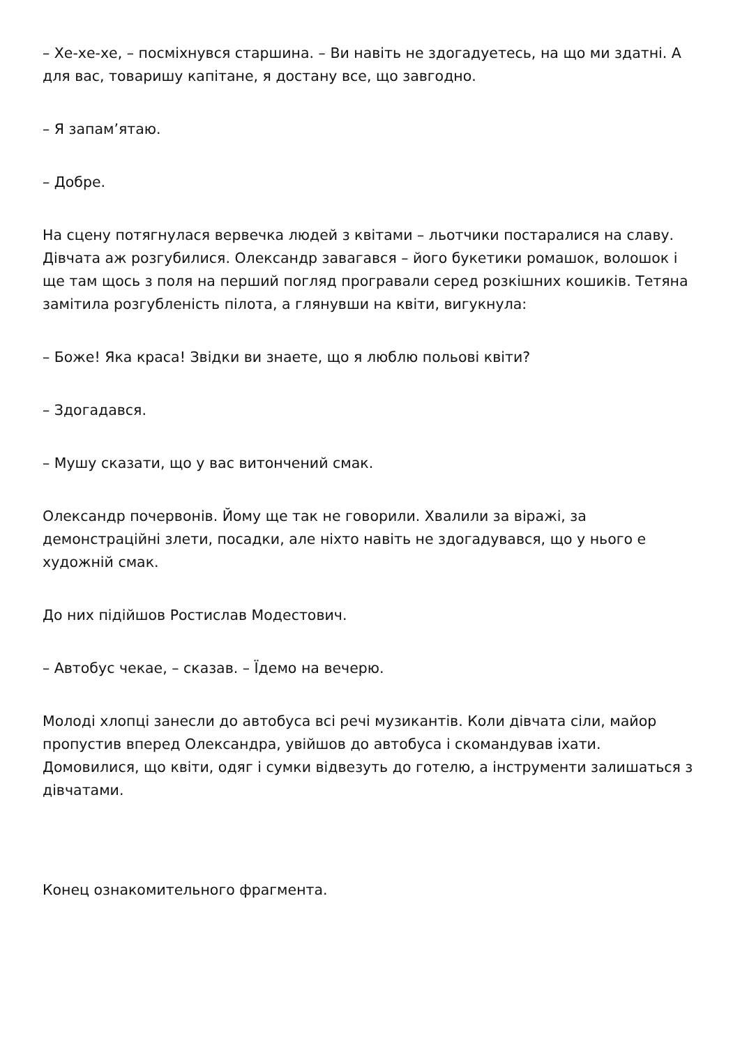– Хе-хе-хе, – посміхнувся старшина. – Ви навіть не здогадуетесь, на що ми здатні. А для вас, товаришу капітане, я достану все, що завгодно.
– Я запам’ятаю.
– Добре.
На сцену потягнулася вервечка людей з квітами – льотчики постаралися на славу. Дівчата аж розгубилися. Олександр завагався – його букетики ромашок, волошок і ще там щось з поля на перший погляд програвали серед розкішних кошиків. Тетяна замітила розгубленість пілота, а глянувши на квіти, вигукнула:
– Боже! Яка краса! Звідки ви знаете, що я люблю польові квіти?
– Здогадався.
– Мушу сказати, що у вас витончений смак.
Олександр почервонів. Йому ще так не говорили. Хвалили за віражі, за демонстраційні злети, посадки, але ніхто навіть не здогадувався, що у нього е художній смак.
До них підійшов Ростислав Модестович.
– Автобус чекае, – сказав. – Їдемо на вечерю.
Молоді хлопці занесли до автобуса всі речі музикантів. Коли дівчата сіли, майор пропустив вперед Олександра, увійшов до автобуса і скомандував іхати. Домовилися, що квіти, одяг і сумки відвезуть до готелю, а інструменти залишаться з дівчатами.
Конец ознакомительного фрагмента.